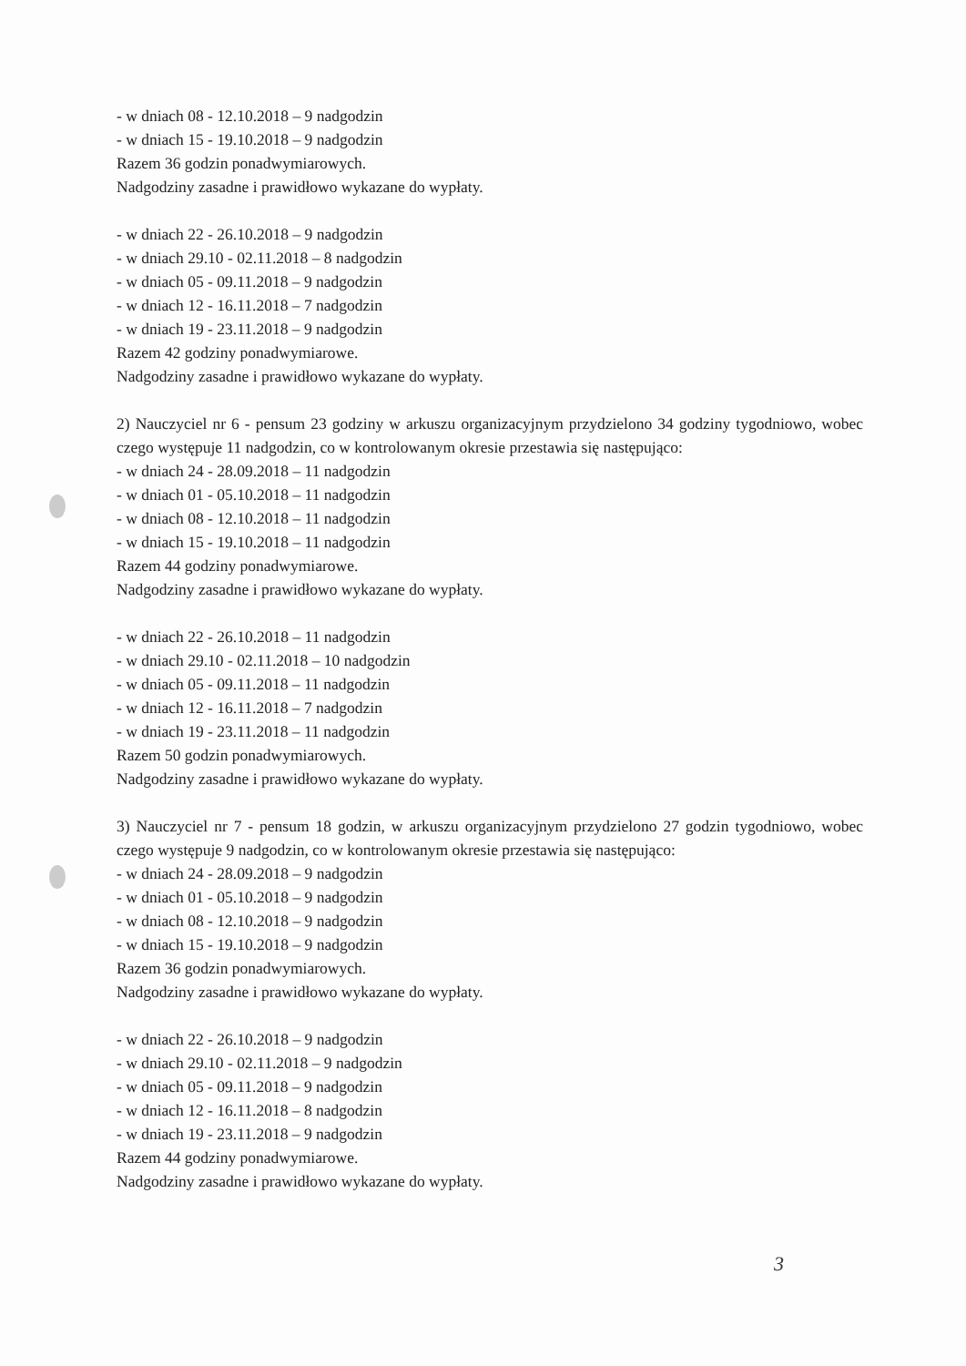- w dniach 08 - 12.10.2018 – 9 nadgodzin
- w dniach 15 - 19.10.2018 – 9 nadgodzin
Razem 36 godzin ponadwymiarowych.
Nadgodziny zasadne i prawidłowo wykazane do wypłaty.
- w dniach 22 - 26.10.2018 – 9 nadgodzin
- w dniach 29.10 - 02.11.2018 – 8 nadgodzin
- w dniach 05 - 09.11.2018 – 9 nadgodzin
- w dniach 12 - 16.11.2018 – 7 nadgodzin
- w dniach 19 - 23.11.2018 – 9 nadgodzin
Razem 42 godziny ponadwymiarowe.
Nadgodziny zasadne i prawidłowo wykazane do wypłaty.
2) Nauczyciel nr 6 - pensum 23 godziny w arkuszu organizacyjnym przydzielono 34 godziny tygodniowo, wobec czego występuje 11 nadgodzin, co w kontrolowanym okresie przestawia się następująco:
- w dniach 24 - 28.09.2018 – 11 nadgodzin
- w dniach 01 - 05.10.2018 – 11 nadgodzin
- w dniach 08 - 12.10.2018 – 11 nadgodzin
- w dniach 15 - 19.10.2018 – 11 nadgodzin
Razem 44 godziny ponadwymiarowe.
Nadgodziny zasadne i prawidłowo wykazane do wypłaty.
- w dniach 22 - 26.10.2018 – 11 nadgodzin
- w dniach 29.10 - 02.11.2018 – 10 nadgodzin
- w dniach 05 - 09.11.2018 – 11 nadgodzin
- w dniach 12 - 16.11.2018 – 7 nadgodzin
- w dniach 19 - 23.11.2018 – 11 nadgodzin
Razem 50 godzin ponadwymiarowych.
Nadgodziny zasadne i prawidłowo wykazane do wypłaty.
3) Nauczyciel nr 7 - pensum 18 godzin, w arkuszu organizacyjnym przydzielono 27 godzin tygodniowo, wobec czego występuje 9 nadgodzin, co w kontrolowanym okresie przestawia się następująco:
- w dniach 24 - 28.09.2018 – 9 nadgodzin
- w dniach 01 - 05.10.2018 – 9 nadgodzin
- w dniach 08 - 12.10.2018 – 9 nadgodzin
- w dniach 15 - 19.10.2018 – 9 nadgodzin
Razem 36 godzin ponadwymiarowych.
Nadgodziny zasadne i prawidłowo wykazane do wypłaty.
- w dniach 22 - 26.10.2018 – 9 nadgodzin
- w dniach 29.10 - 02.11.2018 – 9 nadgodzin
- w dniach 05 - 09.11.2018 – 9 nadgodzin
- w dniach 12 - 16.11.2018 – 8 nadgodzin
- w dniach 19 - 23.11.2018 – 9 nadgodzin
Razem 44 godziny ponadwymiarowe.
Nadgodziny zasadne i prawidłowo wykazane do wypłaty.
3